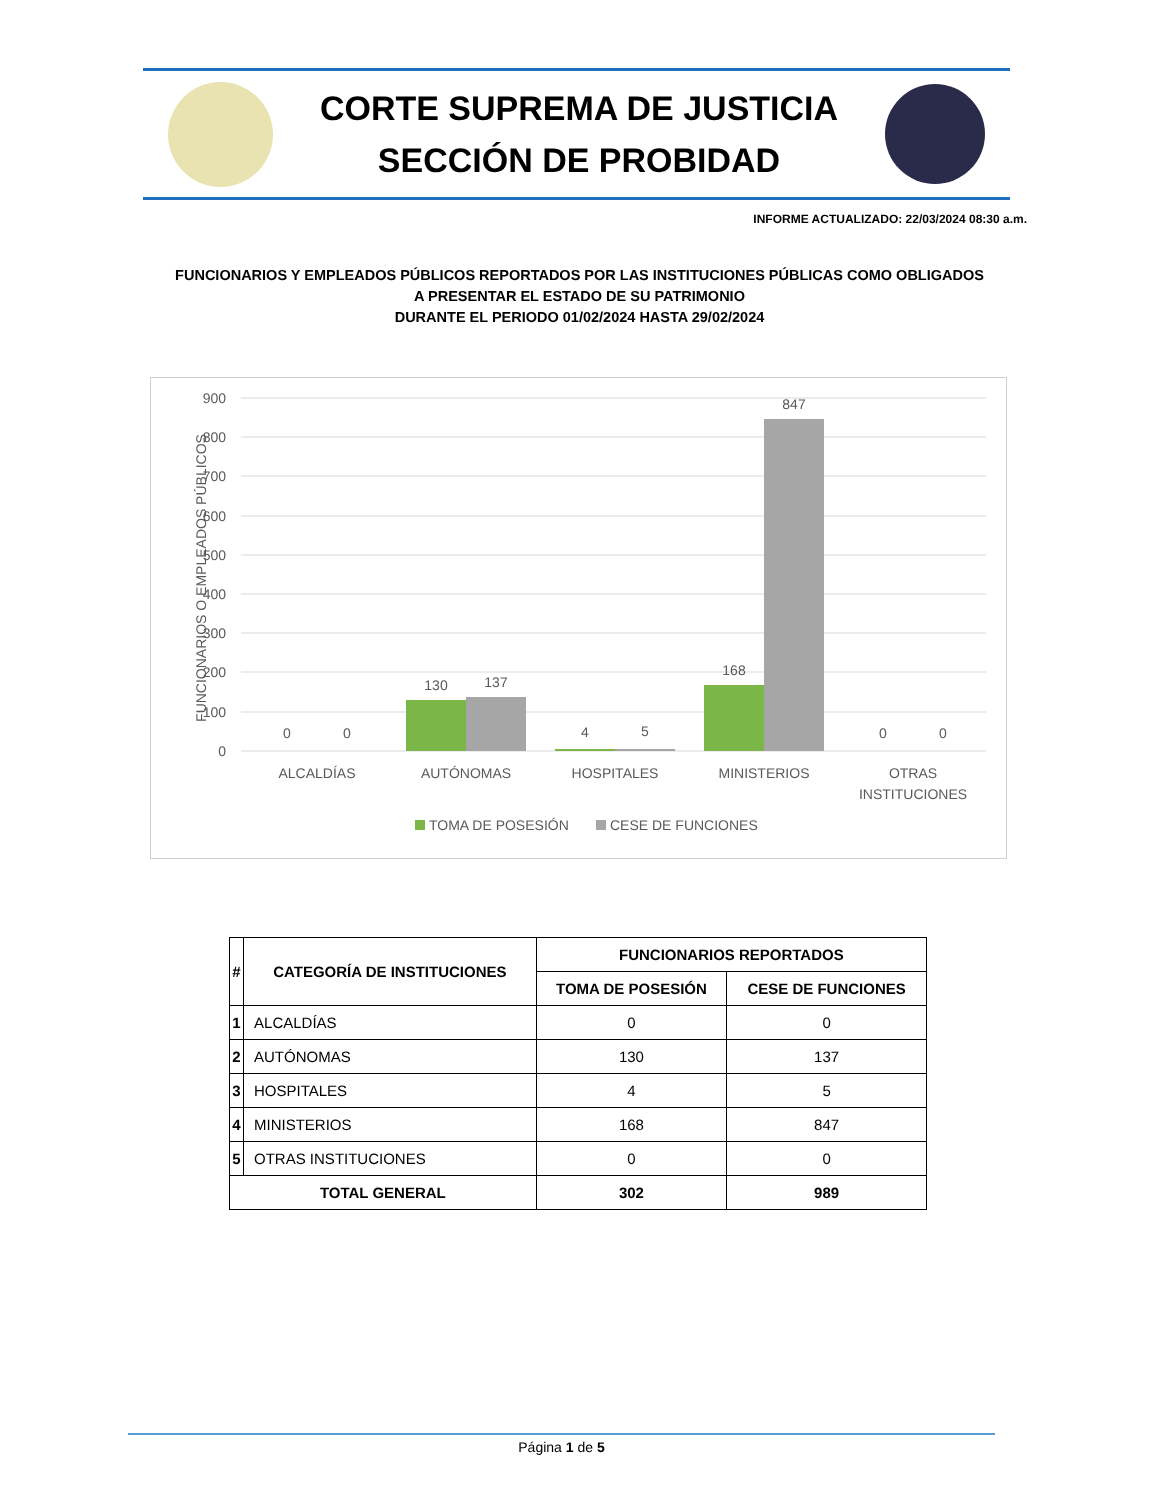CORTE SUPREMA DE JUSTICIA
SECCIÓN DE PROBIDAD
INFORME ACTUALIZADO: 22/03/2024 08:30 a.m.
FUNCIONARIOS Y EMPLEADOS PÚBLICOS REPORTADOS POR LAS INSTITUCIONES PÚBLICAS COMO OBLIGADOS
A PRESENTAR EL ESTADO DE SU PATRIMONIO
DURANTE EL PERIODO 01/02/2024 HASTA 29/02/2024
900
800
700
600
500
400
300
200
100
0
FUNCIONARIOS O EMPLEADOS PÚBLICOS
0
0
130
137
4
5
168
847
0
0
ALCALDÍAS
AUTÓNOMAS
HOSPITALES
MINISTERIOS
OTRAS
INSTITUCIONES
TOMA DE POSESIÓN
CESE DE FUNCIONES
| # | CATEGORÍA DE INSTITUCIONES | FUNCIONARIOS REPORTADOS | |
| --- | --- | --- | --- |
| | | TOMA DE POSESIÓN | CESE DE FUNCIONES |
| 1 | ALCALDÍAS | 0 | 0 |
| 2 | AUTÓNOMAS | 130 | 137 |
| 3 | HOSPITALES | 4 | 5 |
| 4 | MINISTERIOS | 168 | 847 |
| 5 | OTRAS INSTITUCIONES | 0 | 0 |
| TOTAL GENERAL | | 302 | 989 |
Página 1 de 5